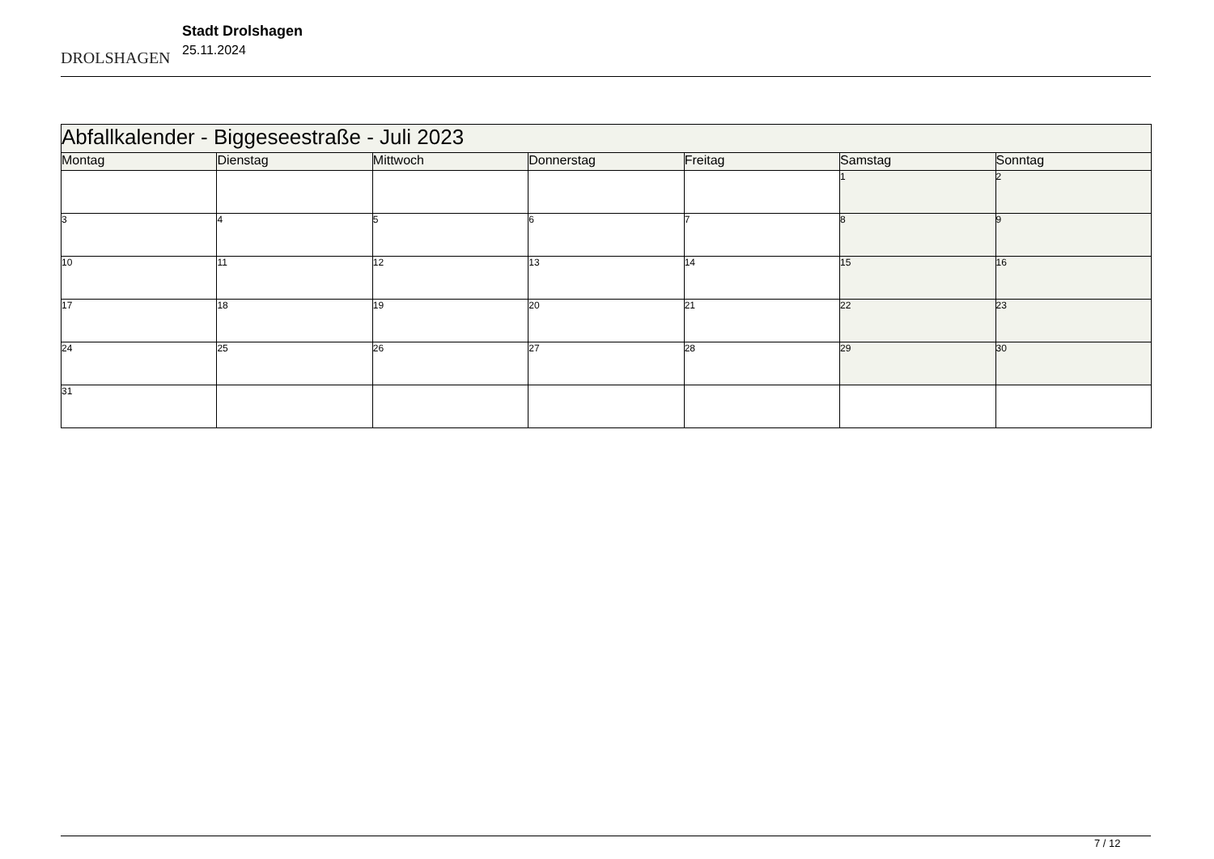DROLSHAGEN
Stadt Drolshagen
25.11.2024
| Abfallkalender - Biggeseestraße - Juli 2023 | | | | | | |
| --- | --- | --- | --- | --- | --- | --- |
| Montag | Dienstag | Mittwoch | Donnerstag | Freitag | Samstag | Sonntag |
| | | | | | 1 | 2 |
| 3 | 4 | 5 | 6 | 7 | 8 | 9 |
| 10 | 11 | 12 | 13 | 14 | 15 | 16 |
| 17 | 18 | 19 | 20 | 21 | 22 | 23 |
| 24 | 25 | 26 | 27 | 28 | 29 | 30 |
| 31 | | | | | | |
7 / 12